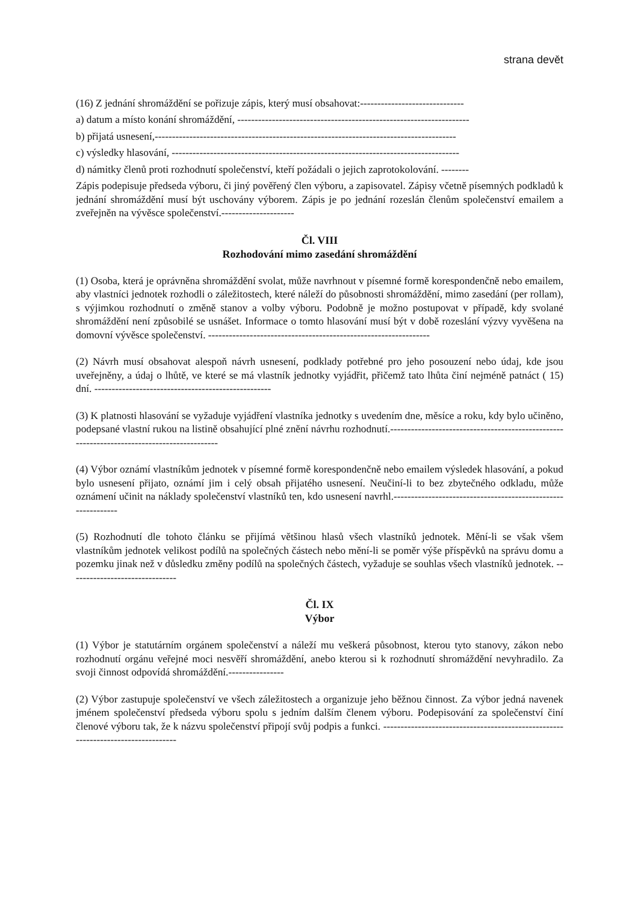strana devět
(16) Z jednání shromáždění se pořizuje zápis, který musí obsahovat:------------------------------
a) datum a místo konání shromáždění, -------------------------------------------------------------------
b) přijatá usnesení,---------------------------------------------------------------------------------------
c) výsledky hlasování, -----------------------------------------------------------------------------------
d) námitky členů proti rozhodnutí společenství, kteří požádali o jejich zaprotokolování. --------
Zápis podepisuje předseda výboru, či jiný pověřený člen výboru, a zapisovatel. Zápisy včetně písemných podkladů k jednání shromáždění musí být uschovány výborem. Zápis je po jednání rozeslán členům společenství emailem a zveřejněn na vývěsce společenství.---------------------
Čl. VIII
Rozhodování mimo zasedání shromáždění
(1) Osoba, která je oprávněna shromáždění svolat, může navrhnout v písemné formě korespondenčně nebo emailem, aby vlastníci jednotek rozhodli o záležitostech, které náleží do působnosti shromáždění, mimo zasedání (per rollam), s výjimkou rozhodnutí o změně stanov a volby výboru. Podobně je možno postupovat v případě, kdy svolané shromáždění není způsobilé se usnášet. Informace o tomto hlasování musí být v době rozeslání výzvy vyvěšena na domovní vývěsce společenství. ----------------------------------------------------------------
(2) Návrh musí obsahovat alespoň návrh usnesení, podklady potřebné pro jeho posouzení nebo údaj, kde jsou uveřejněny, a údaj o lhůtě, ve které se má vlastník jednotky vyjádřit, přičemž tato lhůta činí nejméně patnáct ( 15) dní. ---------------------------------------------------
(3) K platnosti hlasování se vyžaduje vyjádření vlastníka jednotky s uvedením dne, měsíce a roku, kdy bylo učiněno, podepsané vlastní rukou na listině obsahující plné znění návrhu rozhodnutí.-------------------------------------------------------------------------------------------
(4) Výbor oznámí vlastníkům jednotek v písemné formě korespondenčně nebo emailem výsledek hlasování, a pokud bylo usnesení přijato, oznámí jim i celý obsah přijatého usnesení. Neučiní-li to bez zbytečného odkladu, může oznámení učinit na náklady společenství vlastníků ten, kdo usnesení navrhl.-------------------------------------------------------------
(5) Rozhodnutí dle tohoto článku se přijímá většinou hlasů všech vlastníků jednotek. Mění-li se však všem vlastníkům jednotek velikost podílů na společných částech nebo mění-li se poměr výše příspěvků na správu domu a pozemku jinak než v důsledku změny podílů na společných částech, vyžaduje se souhlas všech vlastníků jednotek. -------------------------------
Čl. IX
Výbor
(1) Výbor je statutárním orgánem společenství a náleží mu veškerá působnost, kterou tyto stanovy, zákon nebo rozhodnutí orgánu veřejné moci nesvěří shromáždění, anebo kterou si k rozhodnutí shromáždění nevyhradilo. Za svoji činnost odpovídá shromáždění.----------------
(2) Výbor zastupuje společenství ve všech záležitostech a organizuje jeho běžnou činnost. Za výbor jedná navenek jménem společenství předseda výboru spolu s jedním dalším členem výboru. Podepisování za společenství činí členové výboru tak, že k názvu společenství připojí svůj podpis a funkci. ---------------------------------------------------------------------------------